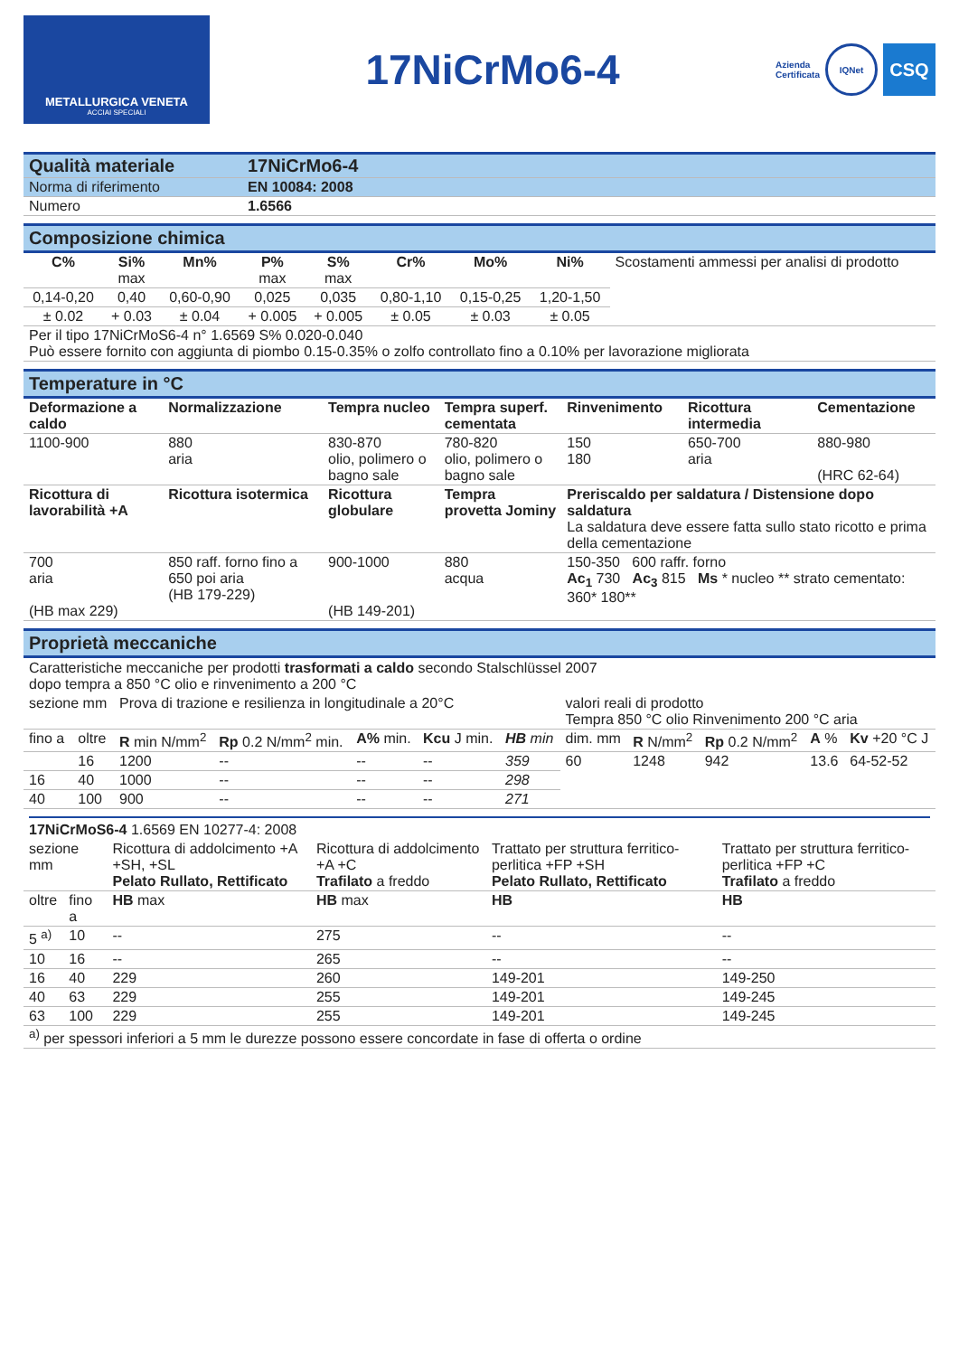METALLURGICA VENETA
ACCIAI SPECIALI
17NiCrMo6-4
Azienda
Certificata IQNet
CSQ
| Qualità materiale | 17NiCrMo6-4 |
| Norma di riferimento | EN 10084: 2008 |
| Numero | 1.6566 |
Composizione chimica
| C% | Si% max | Mn% | P% max | S% max | Cr% | Mo% | Ni% | Scostamenti ammessi per analisi di prodotto |
| 0,14-0,20 | 0,40 | 0,60-0,90 | 0,025 | 0,035 | 0,80-1,10 | 0,15-0,25 | 1,20-1,50 | |
| ± 0.02 | + 0.03 | ± 0.04 | + 0.005 | + 0.005 | ± 0.05 | ± 0.03 | ± 0.05 | |
| Per il tipo 17NiCrMoS6-4 n° 1.6569 S% 0.020-0.040 Può essere fornito con aggiunta di piombo 0.15-0.35% o zolfo controllato fino a 0.10% per lavorazione migliorata | | | | | | | | |
Temperature in °C
| Deformazione a caldo | Normalizzazione | Tempra nucleo | Tempra superf. cementata | Rinvenimento | Ricottura intermedia | Cementazione |
| --- | --- | --- | --- | --- | --- | --- |
| 1100-900 | 880 aria | 830-870 olio, polimero o bagno sale | 780-820 olio, polimero o bagno sale | 150 180 | 650-700 aria | 880-980 (HRC 62-64) |
| Ricottura di lavorabilità +A | Ricottura isotermica | Ricottura globulare | Tempra provetta Jominy | Preriscaldo per saldatura / Distensione dopo saldatura La saldatura deve essere fatta sullo stato ricotto e prima della cementazione | | |
| 700 aria (HB max 229) | 850 raff. forno fino a 650 poi aria (HB 179-229) | 900-1000 (HB 149-201) | 880 acqua | 150-350 600 raffr. forno Ac<sub>1</sub> 730 Ac<sub>3</sub> 815 Ms * nucleo ** strato cementato: 360* 180** | | |
Proprietà meccaniche
Caratteristiche meccaniche per prodotti trasformati a caldo secondo Stalschlüssel 2007
dopo tempra a 850 °C olio e rinvenimento a 200 °C
| sezione mm | | Prova di trazione e resilienza in longitudinale a 20°C | | | | | valori reali di prodotto Tempra 850 °C olio Rinvenimento 200 °C aria | | | | |
| fino a | oltre | R min N/mm<sup>2</sup> | Rp 0.2 N/mm<sup>2</sup> min. | A% min. | Kcu J min. | HB min | dim. mm | R N/mm<sup>2</sup> | Rp 0.2 N/mm<sup>2</sup> | A % | Kv +20 °C J |
| | 16 | 1200 | -- | -- | -- | 359 | 60 | 1248 | 942 | 13.6 | 64-52-52 |
| 16 | 40 | 1000 | -- | -- | -- | 298 | | | | | |
| 40 | 100 | 900 | -- | -- | -- | 271 | | | | | |
17NiCrMoS6-4 1.6569 EN 10277-4: 2008
| sezione mm | | Ricottura di addolcimento +A +SH, +SL Pelato Rullato, Rettificato | Ricottura di addolcimento +A +C Trafilato a freddo | Trattato per struttura ferritico-perlitica +FP +SH Pelato Rullato, Rettificato | Trattato per struttura ferritico-perlitica +FP +C Trafilato a freddo |
| oltre | fino a | HB max | HB max | HB | HB |
| 5 <sup>a)</sup> | 10 | -- | 275 | -- | -- |
| 10 | 16 | -- | 265 | -- | -- |
| 16 | 40 | 229 | 260 | 149-201 | 149-250 |
| 40 | 63 | 229 | 255 | 149-201 | 149-245 |
| 63 | 100 | 229 | 255 | 149-201 | 149-245 |
| <sup>a)</sup> per spessori inferiori a 5 mm le durezze possono essere concordate in fase di offerta o ordine | | | | | |